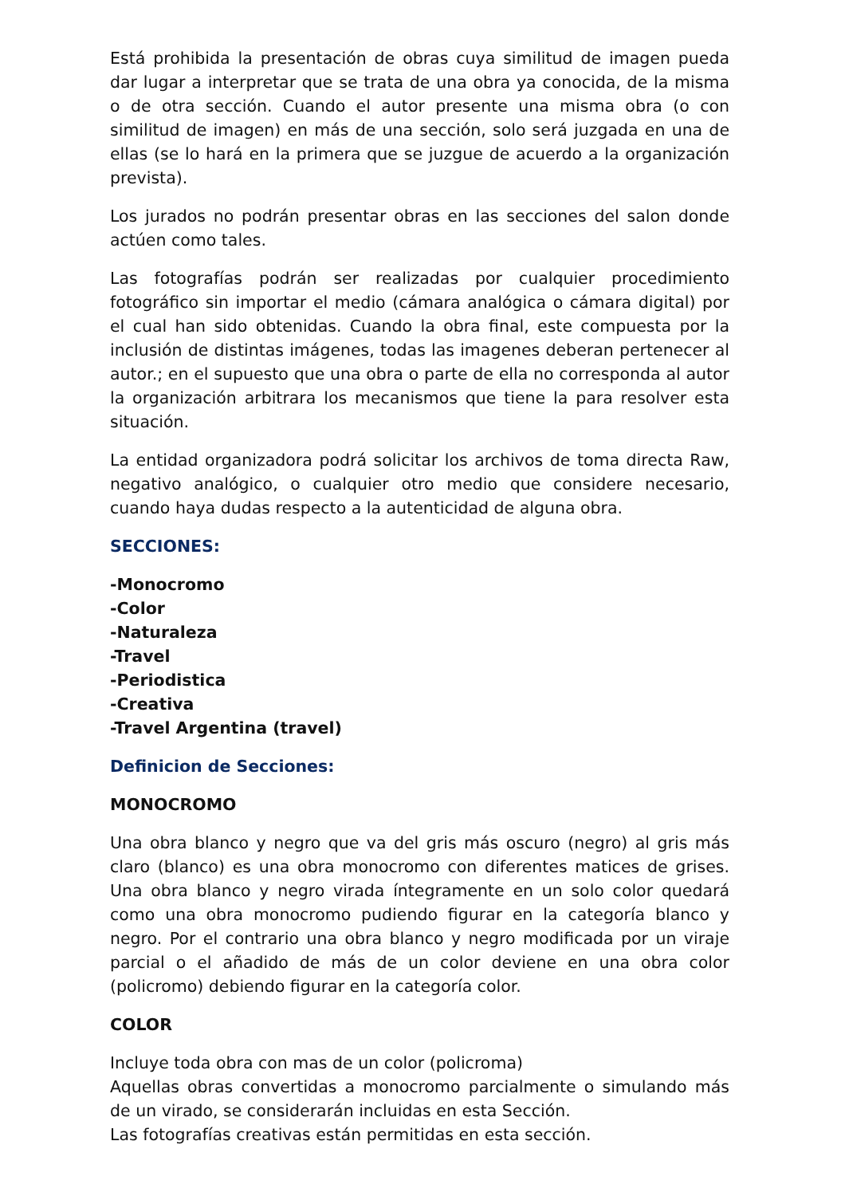Está prohibida la presentación de obras cuya similitud de imagen pueda dar lugar a interpretar que se trata de una obra ya conocida, de la misma o de otra sección. Cuando el autor presente una misma obra (o con similitud de imagen) en más de una sección, solo será juzgada en una de ellas (se lo hará en la primera que se juzgue de acuerdo a la organización prevista).
Los jurados no podrán presentar obras en las secciones del salon donde actúen como tales.
Las fotografías podrán ser realizadas por cualquier procedimiento fotográfico sin importar el medio (cámara analógica o cámara digital) por el cual han sido obtenidas. Cuando la obra final, este compuesta por la inclusión de distintas imágenes, todas las imagenes deberan pertenecer al autor.; en el supuesto que una obra o parte de ella no corresponda al autor la organización arbitrara los mecanismos que tiene la para resolver esta situación.
La entidad organizadora podrá solicitar los archivos de toma directa Raw, negativo analógico, o cualquier otro medio que considere necesario, cuando haya dudas respecto a la autenticidad de alguna obra.
SECCIONES:
-Monocromo
-Color
-Naturaleza
-Travel
-Periodistica
-Creativa
-Travel Argentina (travel)
Definicion de Secciones:
MONOCROMO
Una obra blanco y negro que va del gris más oscuro (negro) al gris más claro (blanco) es una obra monocromo con diferentes matices de grises. Una obra blanco y negro virada íntegramente en un solo color quedará como una obra monocromo pudiendo figurar en la categoría blanco y negro. Por el contrario una obra blanco y negro modificada por un viraje parcial o el añadido de más de un color deviene en una obra color (policromo) debiendo figurar en la categoría color.
COLOR
Incluye toda obra con mas de un color (policroma)
Aquellas obras convertidas a monocromo parcialmente o simulando más de un virado, se considerarán incluidas en esta Sección.
Las fotografías creativas están permitidas en esta sección.